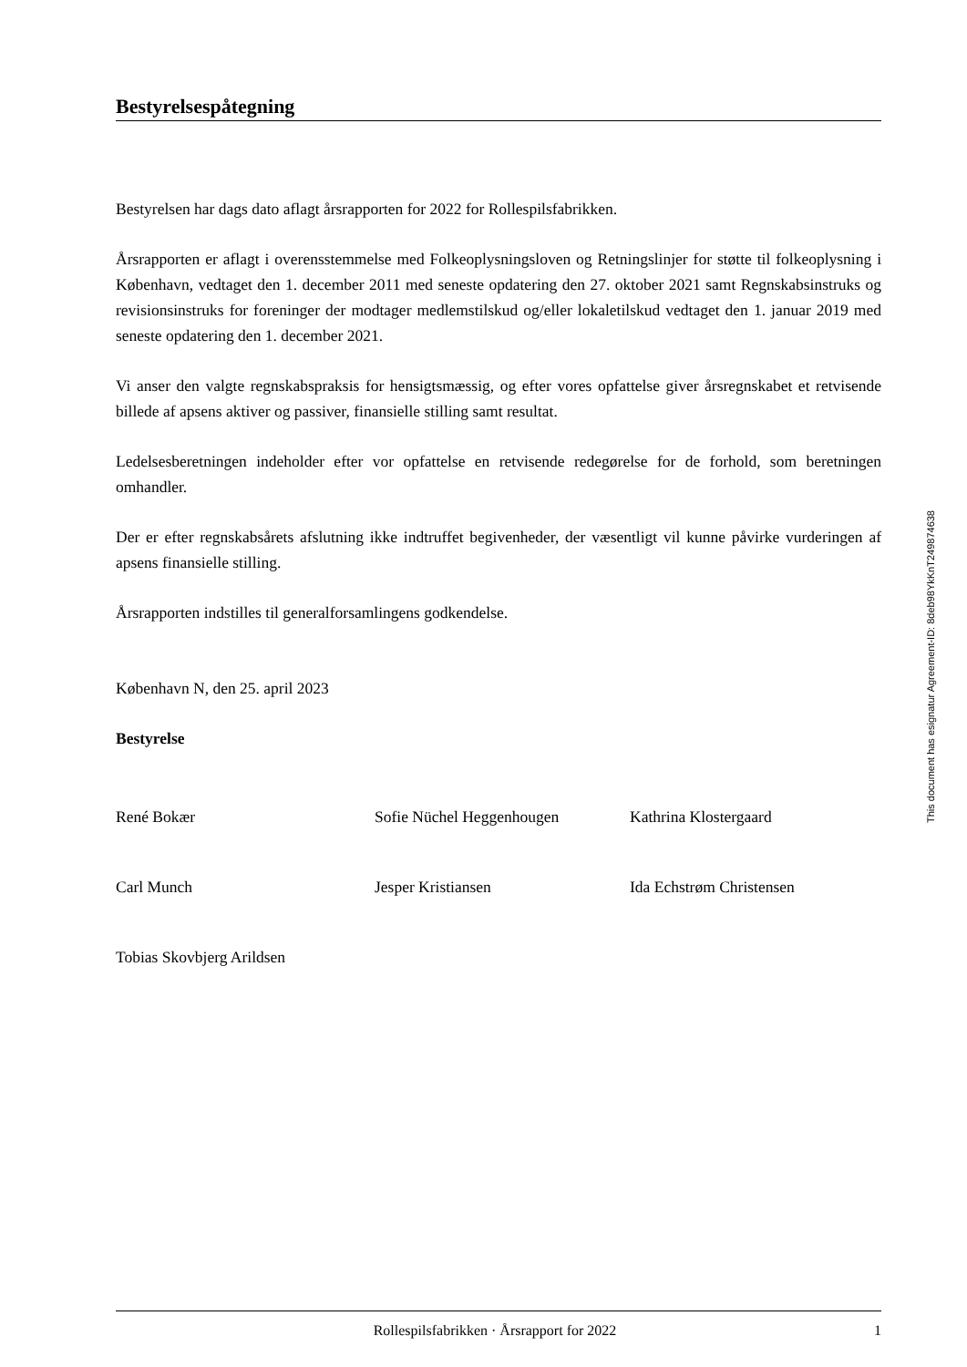Bestyrelsespåtegning
Bestyrelsen har dags dato aflagt årsrapporten for 2022 for Rollespilsfabrikken.
Årsrapporten er aflagt i overensstemmelse med Folkeoplysningsloven og Retningslinjer for støtte til folkeoplysning i København, vedtaget den 1. december 2011 med seneste opdatering den 27. oktober 2021 samt Regnskabsinstruks og revisionsinstruks for foreninger der modtager medlemstilskud og/eller lokaletilskud vedtaget den 1. januar 2019 med seneste opdatering den 1. december 2021.
Vi anser den valgte regnskabspraksis for hensigtsmæssig, og efter vores opfattelse giver årsregnskabet et retvisende billede af apsens aktiver og passiver, finansielle stilling samt resultat.
Ledelsesberetningen indeholder efter vor opfattelse en retvisende redegørelse for de forhold, som beretningen omhandler.
Der er efter regnskabsårets afslutning ikke indtruffet begivenheder, der væsentligt vil kunne påvirke vurderingen af apsens finansielle stilling.
Årsrapporten indstilles til generalforsamlingens godkendelse.
København N, den 25. april 2023
Bestyrelse
René Bokær Sofie Nüchel Heggenhougen Kathrina Klostergaard
Carl Munch Jesper Kristiansen Ida Echstrøm Christensen
Tobias Skovbjerg Arildsen
Rollespilsfabrikken · Årsrapport for 2022 1
This document has esignatur Agreement-ID: 8deb98YkKnT249874638